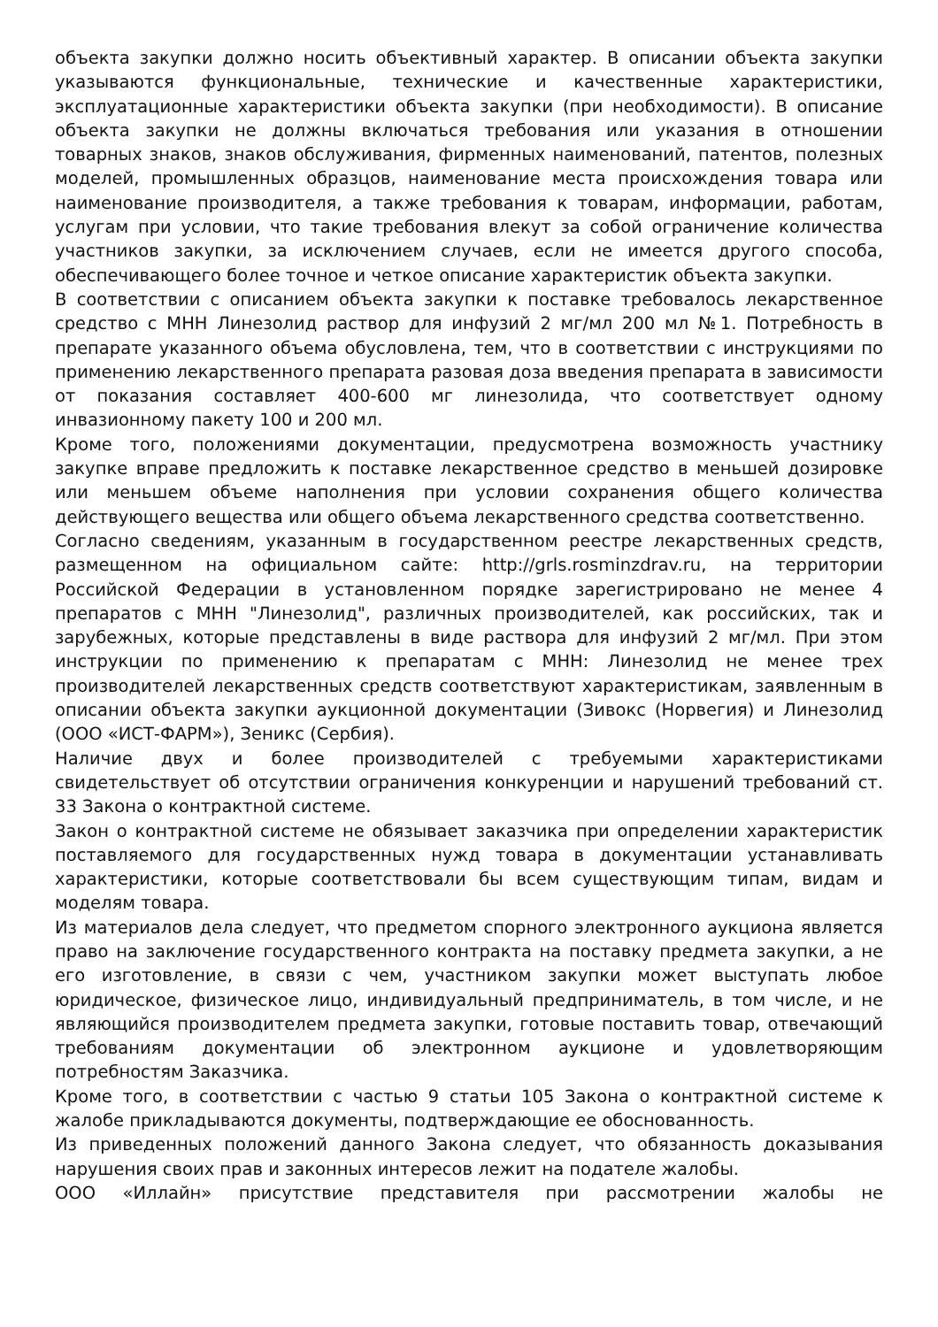объекта закупки должно носить объективный характер. В описании объекта закупки указываются функциональные, технические и качественные характеристики, эксплуатационные характеристики объекта закупки (при необходимости). В описание объекта закупки не должны включаться требования или указания в отношении товарных знаков, знаков обслуживания, фирменных наименований, патентов, полезных моделей, промышленных образцов, наименование места происхождения товара или наименование производителя, а также требования к товарам, информации, работам, услугам при условии, что такие требования влекут за собой ограничение количества участников закупки, за исключением случаев, если не имеется другого способа, обеспечивающего более точное и четкое описание характеристик объекта закупки.
В соответствии с описанием объекта закупки к поставке требовалось лекарственное средство с МНН Линезолид раствор для инфузий 2 мг/мл 200 мл №1. Потребность в препарате указанного объема обусловлена, тем, что в соответствии с инструкциями по применению лекарственного препарата разовая доза введения препарата в зависимости от показания составляет 400-600 мг линезолида, что соответствует одному инвазионному пакету 100 и 200 мл.
Кроме того, положениями документации, предусмотрена возможность участнику закупке вправе предложить к поставке лекарственное средство в меньшей дозировке или меньшем объеме наполнения при условии сохранения общего количества действующего вещества или общего объема лекарственного средства соответственно.
Согласно сведениям, указанным в государственном реестре лекарственных средств, размещенном на официальном сайте: http://grls.rosminzdrav.ru, на территории Российской Федерации в установленном порядке зарегистрировано не менее 4 препаратов с МНН "Линезолид", различных производителей, как российских, так и зарубежных, которые представлены в виде раствора для инфузий 2 мг/мл. При этом инструкции по применению к препаратам с МНН: Линезолид не менее трех производителей лекарственных средств соответствуют характеристикам, заявленным в описании объекта закупки аукционной документации (Зивокс (Норвегия) и Линезолид (ООО «ИСТ-ФАРМ»), Зеникс (Сербия).
Наличие двух и более производителей с требуемыми характеристиками свидетельствует об отсутствии ограничения конкуренции и нарушений требований ст. 33 Закона о контрактной системе.
Закон о контрактной системе не обязывает заказчика при определении характеристик поставляемого для государственных нужд товара в документации устанавливать характеристики, которые соответствовали бы всем существующим типам, видам и моделям товара.
Из материалов дела следует, что предметом спорного электронного аукциона является право на заключение государственного контракта на поставку предмета закупки, а не его изготовление, в связи с чем, участником закупки может выступать любое юридическое, физическое лицо, индивидуальный предприниматель, в том числе, и не являющийся производителем предмета закупки, готовые поставить товар, отвечающий требованиям документации об электронном аукционе и удовлетворяющим потребностям Заказчика.
Кроме того, в соответствии с частью 9 статьи 105 Закона о контрактной системе к жалобе прикладываются документы, подтверждающие ее обоснованность.
Из приведенных положений данного Закона следует, что обязанность доказывания нарушения своих прав и законных интересов лежит на подателе жалобы.
ООО «Иллайн» присутствие представителя при рассмотрении жалобы не